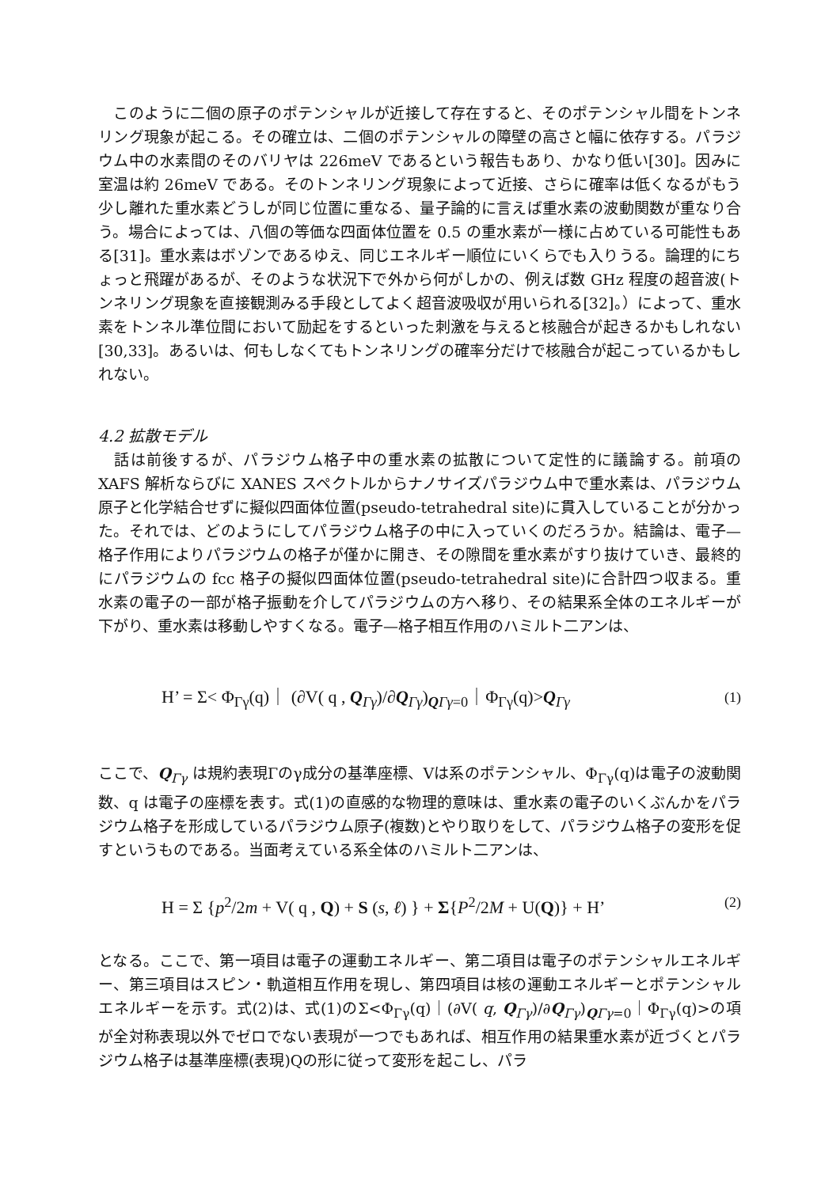このように二個の原子のポテンシャルが近接して存在すると、そのポテンシャル間をトンネリング現象が起こる。その確立は、二個のポテンシャルの障壁の高さと幅に依存する。パラジウム中の水素間のそのバリヤは 226meV であるという報告もあり、かなり低い[30]。因みに室温は約 26meV である。そのトンネリング現象によって近接、さらに確率は低くなるがもう少し離れた重水素どうしが同じ位置に重なる、量子論的に言えば重水素の波動関数が重なり合う。場合によっては、八個の等価な四面体位置を 0.5 の重水素が一様に占めている可能性もある[31]。重水素はボゾンであるゆえ、同じエネルギー順位にいくらでも入りうる。論理的にちょっと飛躍があるが、そのような状況下で外から何がしかの、例えば数 GHz 程度の超音波(トンネリング現象を直接観測みる手段としてよく超音波吸収が用いられる[32]。）によって、重水素をトンネル準位間において励起をするといった刺激を与えると核融合が起きるかもしれない[30,33]。あるいは、何もしなくてもトンネリングの確率分だけで核融合が起こっているかもしれない。
4.2 拡散モデル
　話は前後するが、パラジウム格子中の重水素の拡散について定性的に議論する。前項の XAFS 解析ならびに XANES スペクトルからナノサイズパラジウム中で重水素は、パラジウム原子と化学結合せずに擬似四面体位置(pseudo-tetrahedral site)に貫入していることが分かった。それでは、どのようにしてパラジウム格子の中に入っていくのだろうか。結論は、電子—格子作用によりパラジウムの格子が僅かに開き、その隙間を重水素がすり抜けていき、最終的にパラジウムの fcc 格子の擬似四面体位置(pseudo-tetrahedral site)に合計四つ収まる。重水素の電子の一部が格子振動を介してパラジウムの方へ移り、その結果系全体のエネルギーが下がり、重水素は移動しやすくなる。電子—格子相互作用のハミルト二アンは、
H’ = Σ< Φ<sub>Γγ</sub>(q)｜ (∂V( q , Q<sub>Γγ</sub>)/∂Q<sub>Γγ</sub>)<sub>QΓγ=0</sub>｜Φ<sub>Γγ</sub>(q)>Q<sub>Γγ</sub> (1)
ここで、Q<sub>Γγ</sub> は規約表現Γのγ成分の基準座標、Vは系のポテンシャル、Φ<sub>Γγ</sub>(q)は電子の波動関数、q は電子の座標を表す。式(1)の直感的な物理的意味は、重水素の電子のいくぶんかをパラジウム格子を形成しているパラジウム原子(複数)とやり取りをして、パラジウム格子の変形を促すというものである。当面考えている系全体のハミルト二アンは、
H = Σ {p<sup>2</sup>/2m + V( q , Q) + S (s, ℓ) } + Σ{P<sup>2</sup>/2M + U(Q)} + H’ (2)
となる。ここで、第一項目は電子の運動エネルギー、第二項目は電子のポテンシャルエネルギー、第三項目はスピン・軌道相互作用を現し、第四項目は核の運動エネルギーとポテンシャルエネルギーを示す。式(2)は、式(1)のΣ<Φ<sub>Γγ</sub>(q)｜(∂V( q, Q<sub>Γγ</sub>)/∂Q<sub>Γγ</sub>)<sub>QΓγ=0</sub>｜Φ<sub>Γγ</sub>(q)>の項が全対称表現以外でゼロでない表現が一つでもあれば、相互作用の結果重水素が近づくとパラジウム格子は基準座標(表現)Qの形に従って変形を起こし、パラ